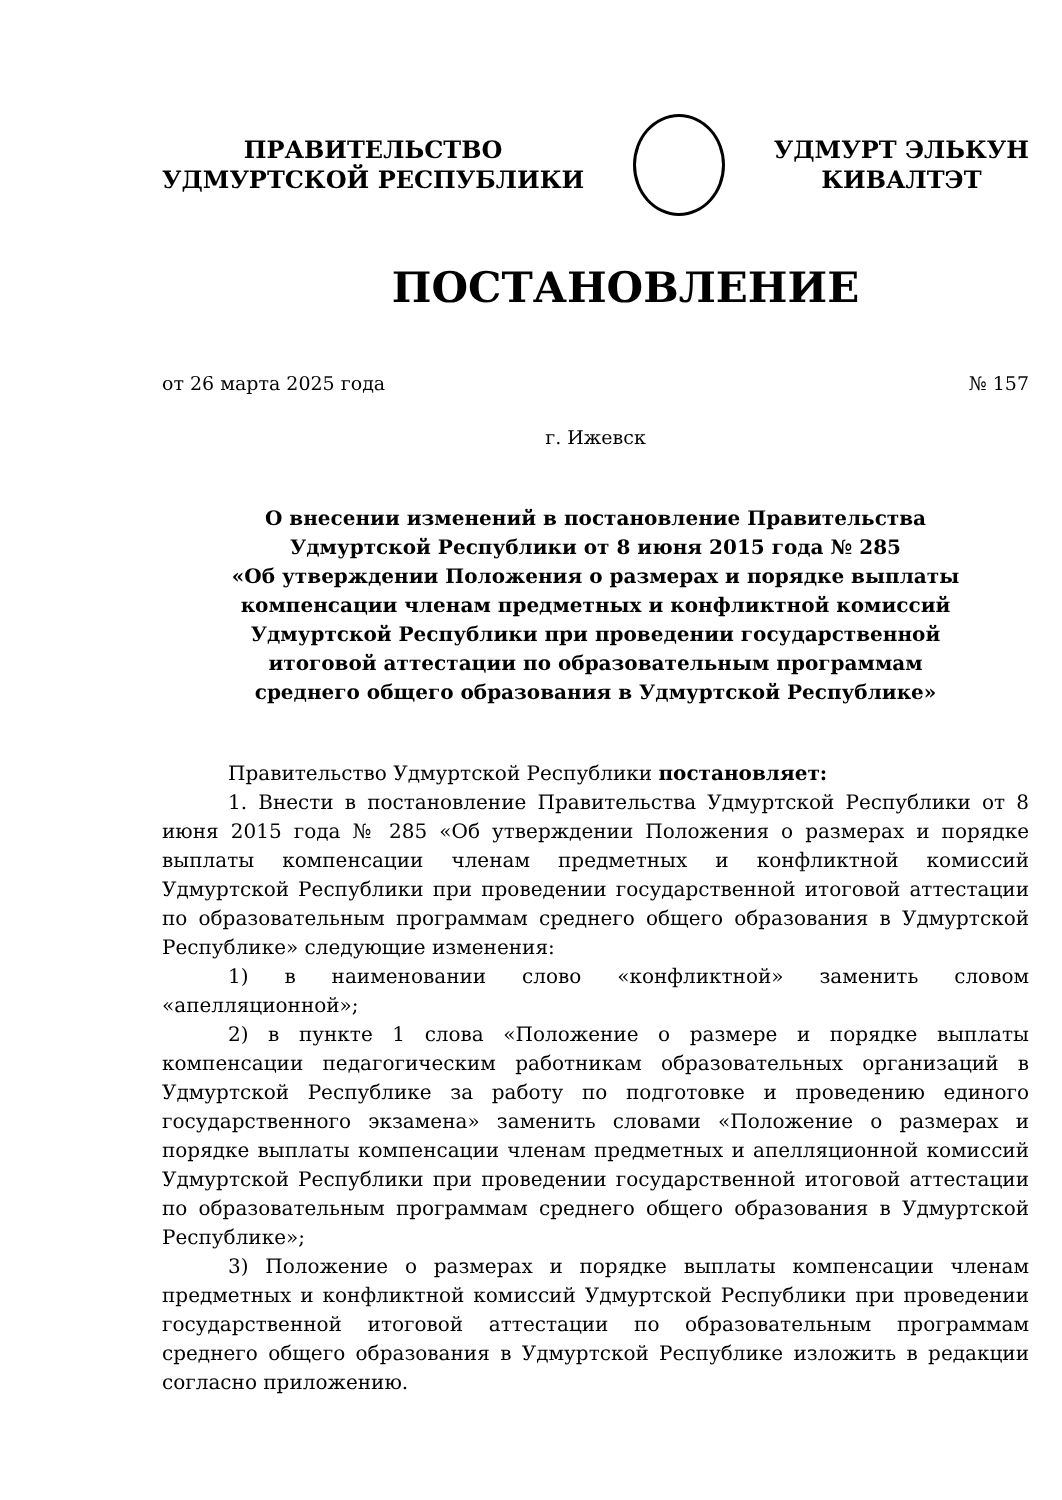ПРАВИТЕЛЬСТВО
УДМУРТСКОЙ РЕСПУБЛИКИ
УДМУРТ ЭЛЬКУН
КИВАЛТЭТ
ПОСТАНОВЛЕНИЕ
от 26 марта 2025 года № 157
г. Ижевск
О внесении изменений в постановление Правительства
Удмуртской Республики от 8 июня 2015 года № 285
«Об утверждении Положения о размерах и порядке выплаты
компенсации членам предметных и конфликтной комиссий
Удмуртской Республики при проведении государственной
итоговой аттестации по образовательным программам
среднего общего образования в Удмуртской Республике»
Правительство Удмуртской Республики постановляет:
1. Внести в постановление Правительства Удмуртской Республики от 8 июня 2015 года № 285 «Об утверждении Положения о размерах и порядке выплаты компенсации членам предметных и конфликтной комиссий Удмуртской Республики при проведении государственной итоговой аттестации по образовательным программам среднего общего образования в Удмуртской Республике» следующие изменения:
1) в наименовании слово «конфликтной» заменить словом «апелляционной»;
2) в пункте 1 слова «Положение о размере и порядке выплаты компенсации педагогическим работникам образовательных организаций в Удмуртской Республике за работу по подготовке и проведению единого государственного экзамена» заменить словами «Положение о размерах и порядке выплаты компенсации членам предметных и апелляционной комиссий Удмуртской Республики при проведении государственной итоговой аттестации по образовательным программам среднего общего образования в Удмуртской Республике»;
3) Положение о размерах и порядке выплаты компенсации членам предметных и конфликтной комиссий Удмуртской Республики при проведении государственной итоговой аттестации по образовательным программам среднего общего образования в Удмуртской Республике изложить в редакции согласно приложению.